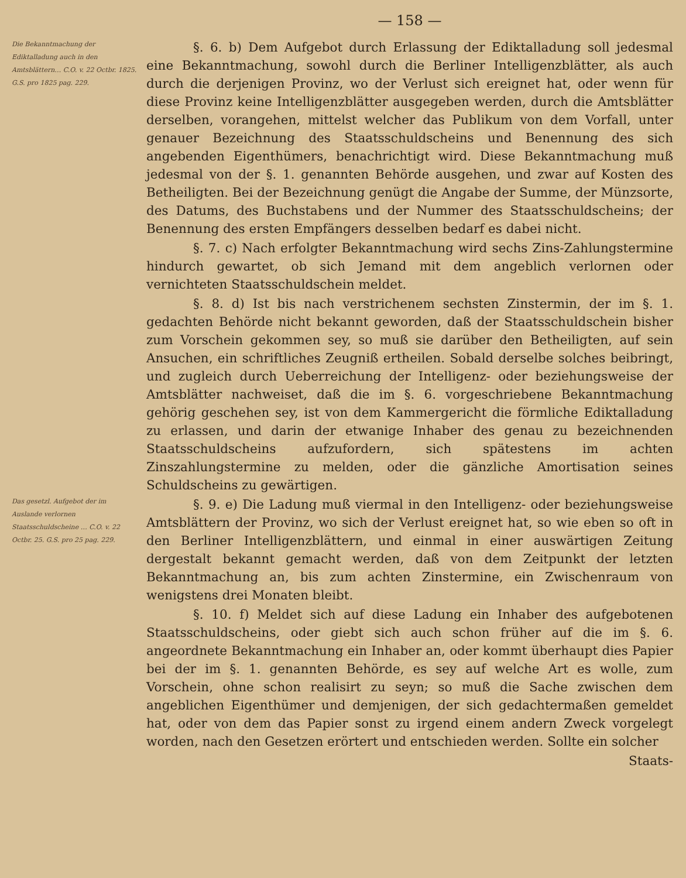— 158 —
Die Bekanntmachung der Ediktalladung auch in den Amtsblättern… C.O. v. 22 Octbr. 1825. G.S. pro 1825 pag. 229.
§. 6. b) Dem Aufgebot durch Erlassung der Ediktalladung soll jedesmal eine Bekanntmachung, sowohl durch die Berliner Intelligenzblätter, als auch durch die derjenigen Provinz, wo der Verlust sich ereignet hat, oder wenn für diese Provinz keine Intelligenzblätter ausgegeben werden, durch die Amtsblätter derselben, vorangehen, mittelst welcher das Publikum von dem Vorfall, unter genauer Bezeichnung des Staatsschuldscheins und Benennung des sich angebenden Eigenthümers, benachrichtigt wird. Diese Bekanntmachung muß jedesmal von der §. 1. genannten Behörde ausgehen, und zwar auf Kosten des Betheiligten. Bei der Bezeichnung genügt die Angabe der Summe, der Münzsorte, des Datums, des Buchstabens und der Nummer des Staatsschuldscheins; der Benennung des ersten Empfängers desselben bedarf es dabei nicht.
§. 7. c) Nach erfolgter Bekanntmachung wird sechs Zins-Zahlungstermine hindurch gewartet, ob sich Jemand mit dem angeblich verlornen oder vernichteten Staatsschuldschein meldet.
§. 8. d) Ist bis nach verstrichenem sechsten Zinstermin, der im §. 1. gedachten Behörde nicht bekannt geworden, daß der Staatsschuldschein bisher zum Vorschein gekommen sey, so muß sie darüber den Betheiligten, auf sein Ansuchen, ein schriftliches Zeugniß ertheilen. Sobald derselbe solches beibringt, und zugleich durch Ueberreichung der Intelligenz- oder beziehungsweise der Amtsblätter nachweiset, daß die im §. 6. vorgeschriebene Bekanntmachung gehörig geschehen sey, ist von dem Kammergericht die förmliche Ediktalladung zu erlassen, und darin der etwanige Inhaber des genau zu bezeichnenden Staatsschuldscheins aufzufordern, sich spätestens im achten Zinszahlungstermine zu melden, oder die gänzliche Amortisation seines Schuldscheins zu gewärtigen.
Das gesetzl. Aufgebot der im Auslande verlornen Staatsschuldscheine … C.O. v. 22 Octbr. 25. G.S. pro 25 pag. 229.
§. 9. e) Die Ladung muß viermal in den Intelligenz- oder beziehungsweise Amtsblättern der Provinz, wo sich der Verlust ereignet hat, so wie eben so oft in den Berliner Intelligenzblättern, und einmal in einer auswärtigen Zeitung dergestalt bekannt gemacht werden, daß von dem Zeitpunkt der letzten Bekanntmachung an, bis zum achten Zinstermine, ein Zwischenraum von wenigstens drei Monaten bleibt.
§. 10. f) Meldet sich auf diese Ladung ein Inhaber des aufgebotenen Staatsschuldscheins, oder giebt sich auch schon früher auf die im §. 6. angeordnete Bekanntmachung ein Inhaber an, oder kommt überhaupt dies Papier bei der im §. 1. genannten Behörde, es sey auf welche Art es wolle, zum Vorschein, ohne schon realisirt zu seyn; so muß die Sache zwischen dem angeblichen Eigenthümer und demjenigen, der sich gedachtermaßen gemeldet hat, oder von dem das Papier sonst zu irgend einem andern Zweck vorgelegt worden, nach den Gesetzen erörtert und entschieden werden. Sollte ein solcher
Staats-